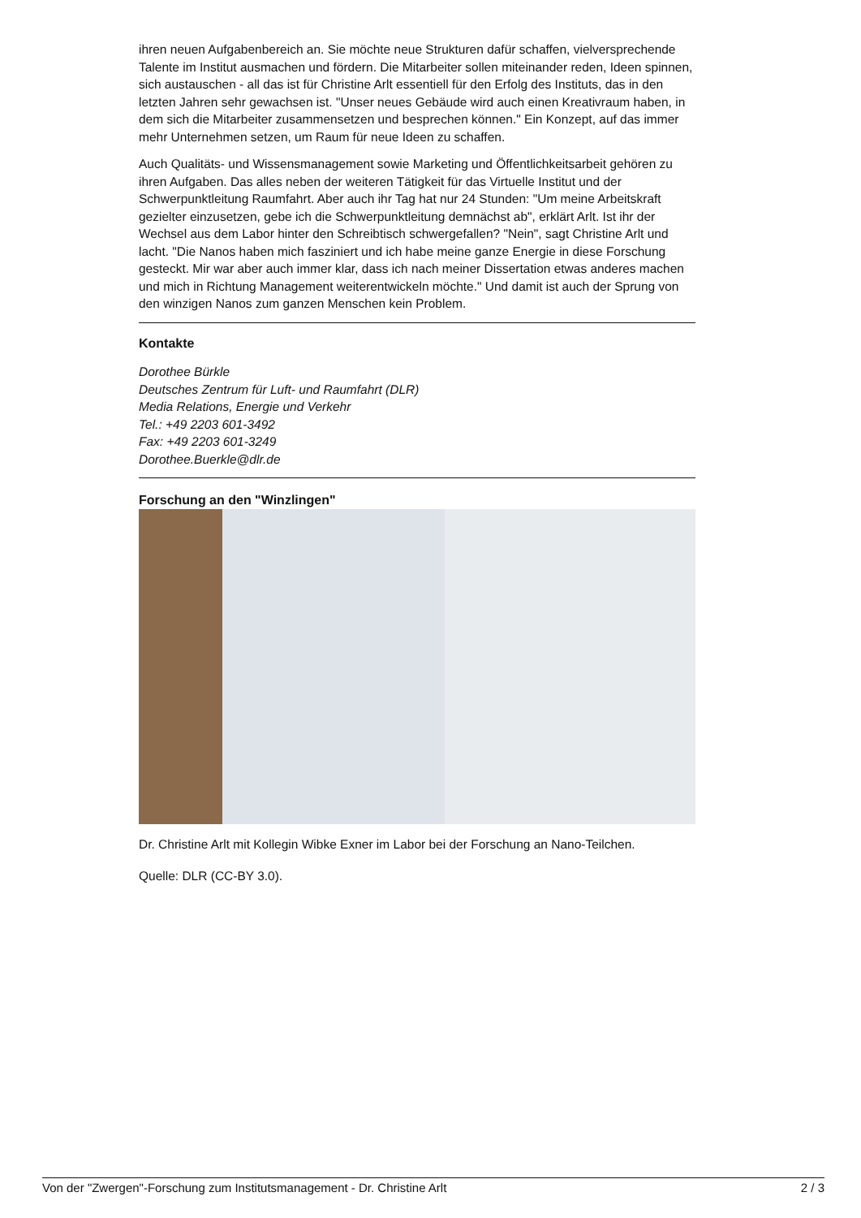ihren neuen Aufgabenbereich an. Sie möchte neue Strukturen dafür schaffen, vielversprechende Talente im Institut ausmachen und fördern. Die Mitarbeiter sollen miteinander reden, Ideen spinnen, sich austauschen - all das ist für Christine Arlt essentiell für den Erfolg des Instituts, das in den letzten Jahren sehr gewachsen ist. "Unser neues Gebäude wird auch einen Kreativraum haben, in dem sich die Mitarbeiter zusammensetzen und besprechen können." Ein Konzept, auf das immer mehr Unternehmen setzen, um Raum für neue Ideen zu schaffen.
Auch Qualitäts- und Wissensmanagement sowie Marketing und Öffentlichkeitsarbeit gehören zu ihren Aufgaben. Das alles neben der weiteren Tätigkeit für das Virtuelle Institut und der Schwerpunktleitung Raumfahrt. Aber auch ihr Tag hat nur 24 Stunden: "Um meine Arbeitskraft gezielter einzusetzen, gebe ich die Schwerpunktleitung demnächst ab", erklärt Arlt. Ist ihr der Wechsel aus dem Labor hinter den Schreibtisch schwergefallen? "Nein", sagt Christine Arlt und lacht. "Die Nanos haben mich fasziniert und ich habe meine ganze Energie in diese Forschung gesteckt. Mir war aber auch immer klar, dass ich nach meiner Dissertation etwas anderes machen und mich in Richtung Management weiterentwickeln möchte." Und damit ist auch der Sprung von den winzigen Nanos zum ganzen Menschen kein Problem.
Kontakte
Dorothee Bürkle
Deutsches Zentrum für Luft- und Raumfahrt (DLR)
Media Relations, Energie und Verkehr
Tel.: +49 2203 601-3492
Fax: +49 2203 601-3249
Dorothee.Buerkle@dlr.de
Forschung an den "Winzlingen"
Dr. Christine Arlt mit Kollegin Wibke Exner im Labor bei der Forschung an Nano-Teilchen.
Quelle: DLR (CC-BY 3.0).
Von der "Zwergen"-Forschung zum Institutsmanagement - Dr. Christine Arlt 2 / 3